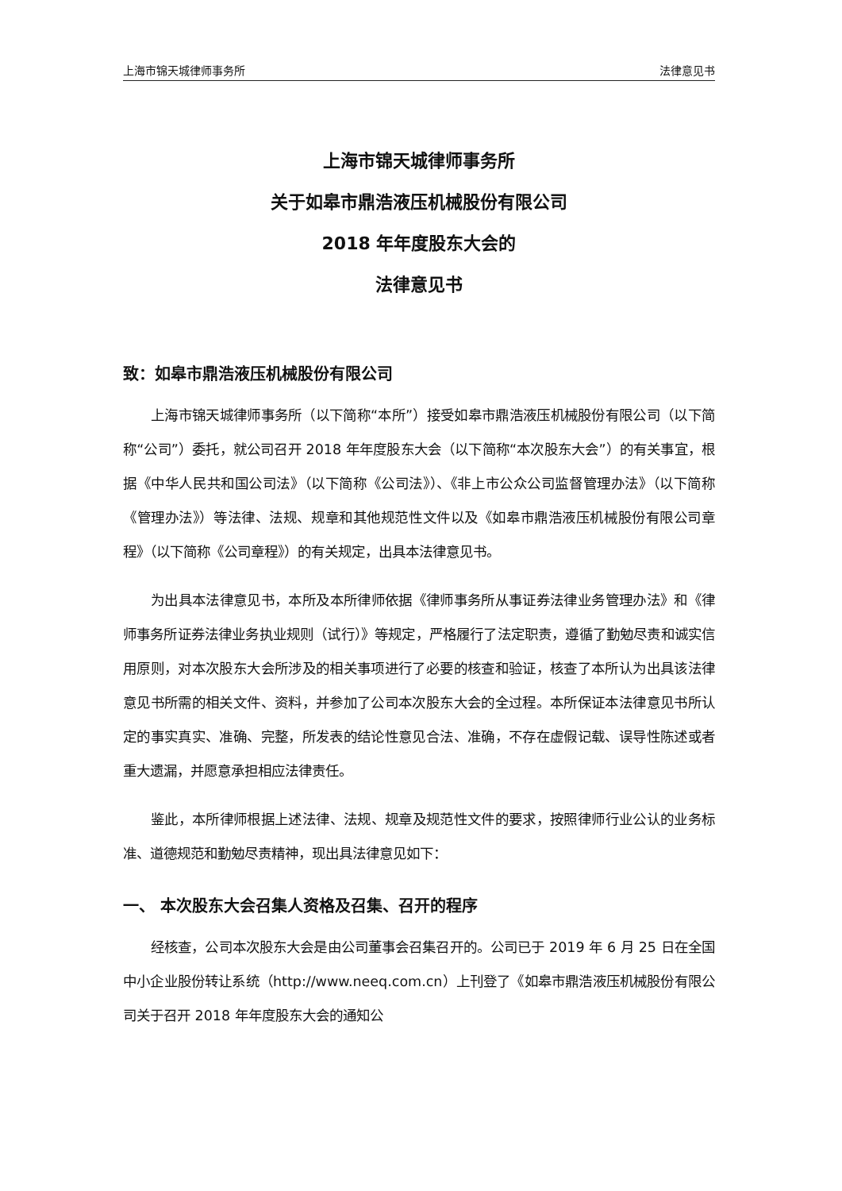上海市锦天城律师事务所 法律意见书
上海市锦天城律师事务所
关于如皋市鼎浩液压机械股份有限公司
2018 年年度股东大会的
法律意见书
致：如皋市鼎浩液压机械股份有限公司
上海市锦天城律师事务所（以下简称“本所”）接受如皋市鼎浩液压机械股份有限公司（以下简称“公司”）委托，就公司召开 2018 年年度股东大会（以下简称“本次股东大会”）的有关事宜，根据《中华人民共和国公司法》（以下简称《公司法》）、《非上市公众公司监督管理办法》（以下简称《管理办法》）等法律、法规、规章和其他规范性文件以及《如皋市鼎浩液压机械股份有限公司章程》（以下简称《公司章程》）的有关规定，出具本法律意见书。
为出具本法律意见书，本所及本所律师依据《律师事务所从事证券法律业务管理办法》和《律师事务所证券法律业务执业规则（试行）》等规定，严格履行了法定职责，遵循了勤勉尽责和诚实信用原则，对本次股东大会所涉及的相关事项进行了必要的核查和验证，核查了本所认为出具该法律意见书所需的相关文件、资料，并参加了公司本次股东大会的全过程。本所保证本法律意见书所认定的事实真实、准确、完整，所发表的结论性意见合法、准确，不存在虚假记载、误导性陈述或者重大遗漏，并愿意承担相应法律责任。
鉴此，本所律师根据上述法律、法规、规章及规范性文件的要求，按照律师行业公认的业务标准、道德规范和勤勉尽责精神，现出具法律意见如下：
一、 本次股东大会召集人资格及召集、召开的程序
经核查，公司本次股东大会是由公司董事会召集召开的。公司已于 2019 年 6 月 25 日在全国中小企业股份转让系统（http://www.neeq.com.cn）上刊登了《如皋市鼎浩液压机械股份有限公司关于召开 2018 年年度股东大会的通知公